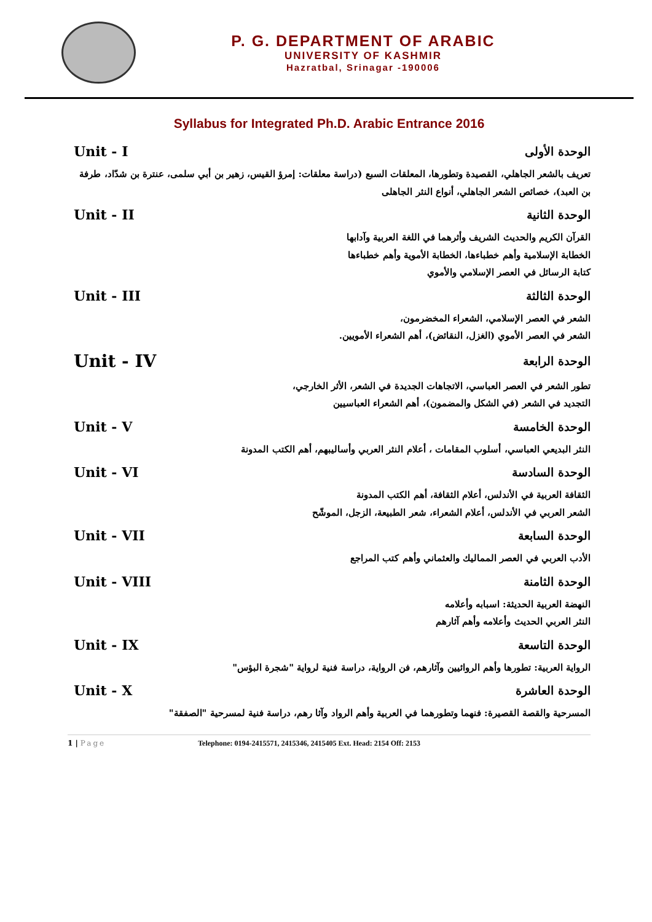P. G. DEPARTMENT OF ARABIC
UNIVERSITY OF KASHMIR
Hazratbal, Srinagar -190006
Syllabus for Integrated Ph.D. Arabic Entrance 2016
الوحدة الأولى Unit - I
تعريف بالشعر الجاهلي، القصيدة وتطورها، المعلقات السبع (دراسة معلقات: إمرؤ القيس، زهير بن أبي سلمى، عنترة بن شدّاد، طرفة بن العبد)، خصائص الشعر الجاهلي، أنواع النثر الجاهلى
الوحدة الثانية Unit - II
القرآن الكريم والحديث الشريف وأثرهما في اللغة العربية وآدابها
الخطابة الإسلامية وأهم خطباءها، الخطابة الأموية وأهم خطباءها
كتابة الرسائل في العصر الإسلامي والأموي
الوحدة الثالثة Unit - III
الشعر في العصر الإسلامي، الشعراء المخضرمون،
الشعر في العصر الأموي (الغزل، النقائض)، أهم الشعراء الأمويين.
الوحدة الرابعة Unit - IV
تطور الشعر في العصر العباسي، الاتجاهات الجديدة في الشعر، الأثر الخارجي،
التجديد في الشعر (في الشكل والمضمون)، أهم الشعراء العباسيين
الوحدة الخامسة Unit - V
النثر البديعي العباسي، أسلوب المقامات ، أعلام النثر العربي وأساليبهم، أهم الكتب المدونة
الوحدة السادسة Unit - VI
الثقافة العربية في الأندلس، أعلام الثقافة، أهم الكتب المدونة
الشعر العربي في الأندلس، أعلام الشعراء، شعر الطبيعة، الزجل، الموشّح
الوحدة السابعة Unit - VII
الأدب العربي في العصر المماليك والعثماني وأهم كتب المراجع
الوحدة الثامنة Unit - VIII
النهضة العربية الحديثة: اسبابه وأعلامه
النثر العربي الحديث وأعلامه وأهم آثارهم
الوحدة التاسعة Unit - IX
الرواية العربية: تطورها وأهم الروائيين وآثارهم، فن الرواية، دراسة فنية لرواية "شجرة البؤس"
الوحدة العاشرة Unit - X
المسرحية والقصة القصيرة: فنهما وتطورهما في العربية وأهم الرواد وآثا رهم، دراسة فنية لمسرحية "الصفقة"
1 | Page Telephone: 0194-2415571, 2415346, 2415405 Ext. Head: 2154 Off: 2153